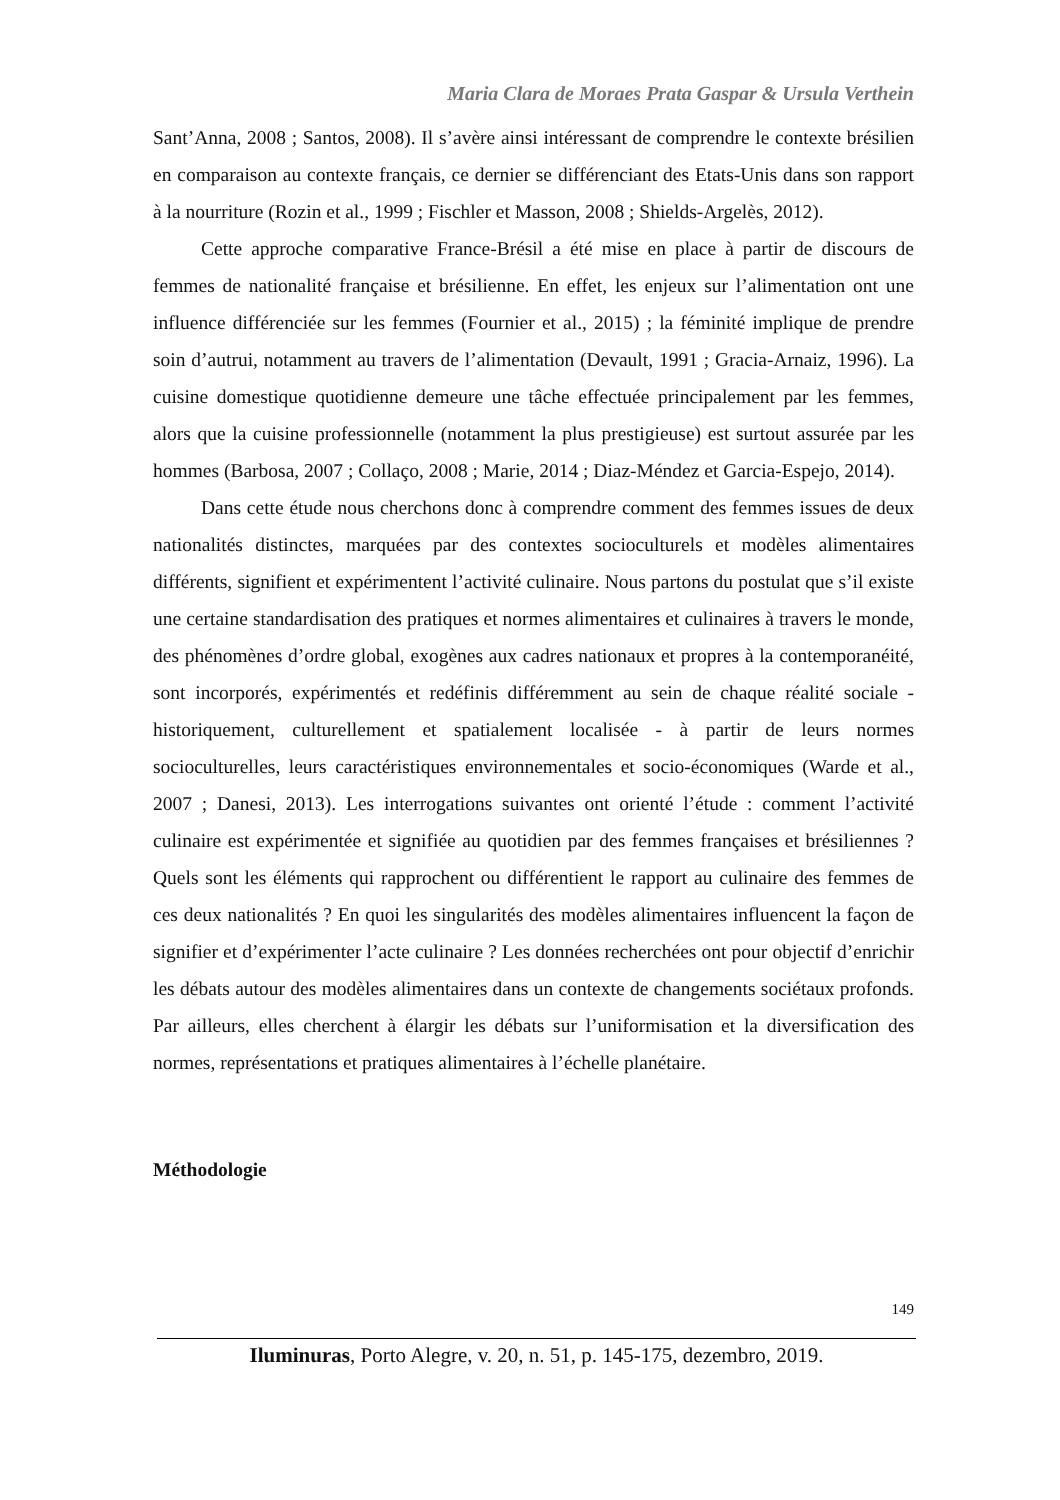Maria Clara de Moraes Prata Gaspar & Ursula Verthein
Sant’Anna, 2008 ; Santos, 2008). Il s’avère ainsi intéressant de comprendre le contexte brésilien en comparaison au contexte français, ce dernier se différenciant des Etats-Unis dans son rapport à la nourriture (Rozin et al., 1999 ; Fischler et Masson, 2008 ; Shields-Argelès, 2012).
Cette approche comparative France-Brésil a été mise en place à partir de discours de femmes de nationalité française et brésilienne. En effet, les enjeux sur l’alimentation ont une influence différenciée sur les femmes (Fournier et al., 2015) ; la féminité implique de prendre soin d’autrui, notamment au travers de l’alimentation (Devault, 1991 ; Gracia-Arnaiz, 1996). La cuisine domestique quotidienne demeure une tâche effectuée principalement par les femmes, alors que la cuisine professionnelle (notamment la plus prestigieuse) est surtout assurée par les hommes (Barbosa, 2007 ; Collaço, 2008 ; Marie, 2014 ; Diaz-Méndez et Garcia-Espejo, 2014).
Dans cette étude nous cherchons donc à comprendre comment des femmes issues de deux nationalités distinctes, marquées par des contextes socioculturels et modèles alimentaires différents, signifient et expérimentent l’activité culinaire. Nous partons du postulat que s’il existe une certaine standardisation des pratiques et normes alimentaires et culinaires à travers le monde, des phénomènes d’ordre global, exogènes aux cadres nationaux et propres à la contemporanéité, sont incorporés, expérimentés et redéfinis différemment au sein de chaque réalité sociale - historiquement, culturellement et spatialement localisée - à partir de leurs normes socioculturelles, leurs caractéristiques environnementales et socio-économiques (Warde et al., 2007 ; Danesi, 2013). Les interrogations suivantes ont orienté l’étude : comment l’activité culinaire est expérimentée et signifiée au quotidien par des femmes françaises et brésiliennes ? Quels sont les éléments qui rapprochent ou différentient le rapport au culinaire des femmes de ces deux nationalités ? En quoi les singularités des modèles alimentaires influencent la façon de signifier et d’expérimenter l’acte culinaire ? Les données recherchées ont pour objectif d’enrichir les débats autour des modèles alimentaires dans un contexte de changements sociétaux profonds. Par ailleurs, elles cherchent à élargir les débats sur l’uniformisation et la diversification des normes, représentations et pratiques alimentaires à l’échelle planétaire.
Méthodologie
149
Iluminuras, Porto Alegre, v. 20, n. 51, p. 145-175, dezembro, 2019.